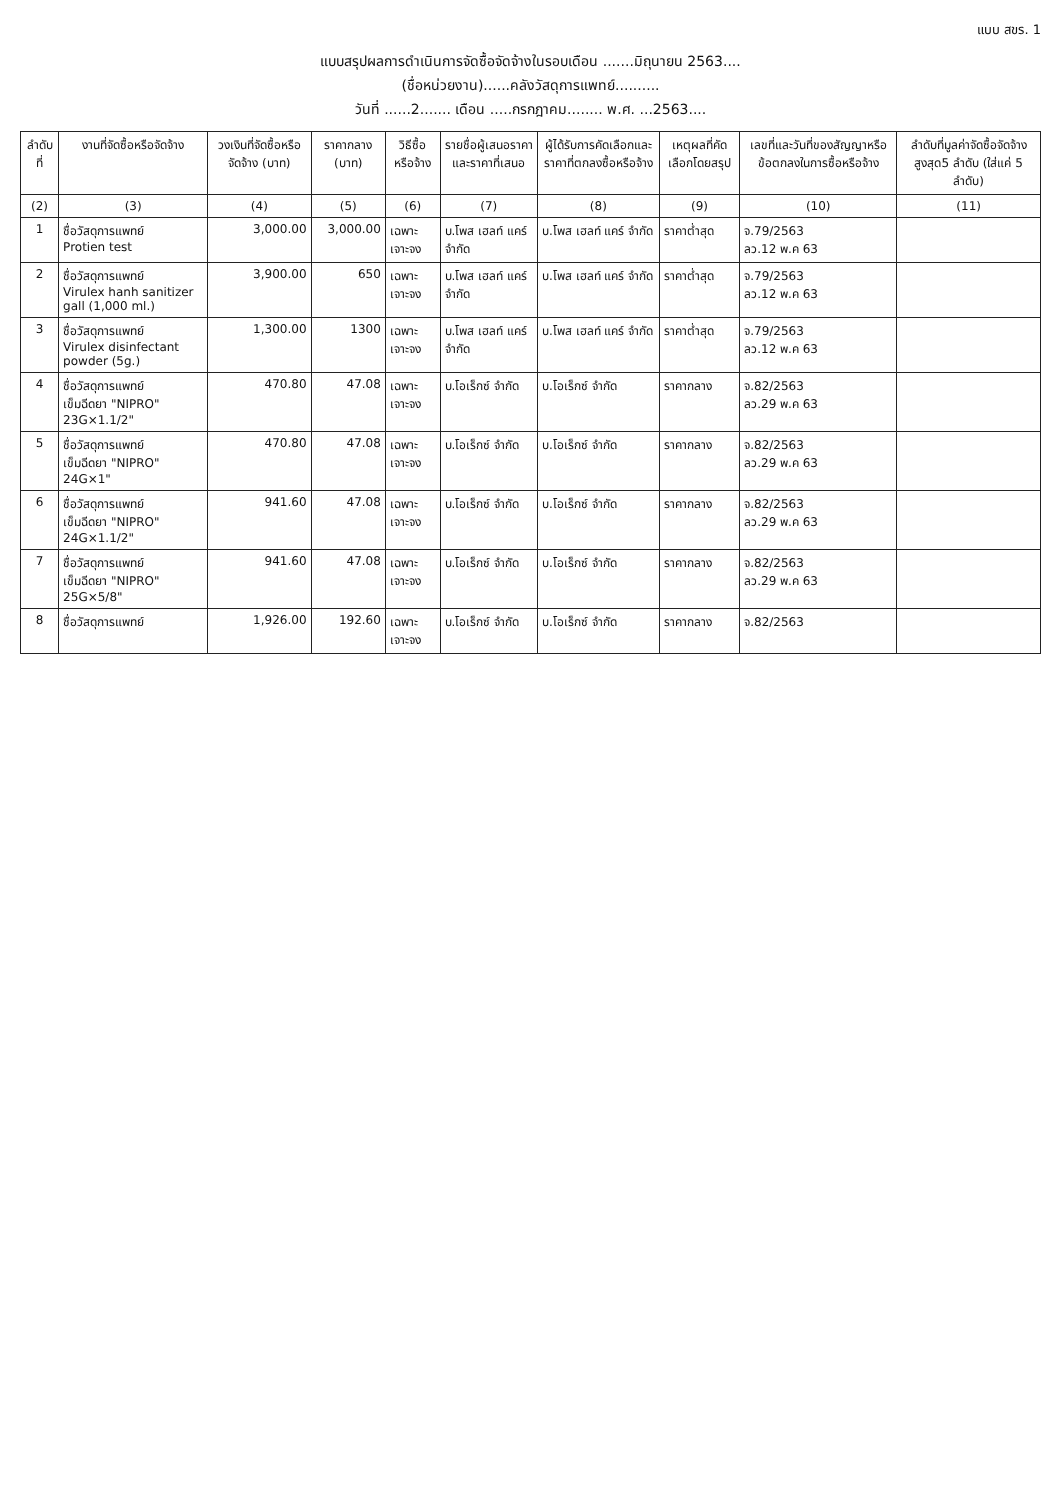แบบ สขร. 1
แบบสรุปผลการดำเนินการจัดซื้อจัดจ้างในรอบเดือน .......มิถุนายน 2563....
(ชื่อหน่วยงาน)......คลังวัสดุการแพทย์..........
วันที่ ......2....... เดือน .....กรกฎาคม........ พ.ศ. ...2563....
| ลำดับที่ | งานที่จัดซื้อหรือจัดจ้าง | วงเงินที่จัดซื้อหรือจัดจ้าง (บาท) | ราคากลาง (บาท) | วิธีซื้อหรือจ้าง | รายชื่อผู้เสนอราคาและราคาที่เสนอ | ผู้ได้รับการคัดเลือกและราคาที่ตกลงซื้อหรือจ้าง | เหตุผลที่คัดเลือกโดยสรุป | เลขที่และวันที่ของสัญญาหรือข้อตกลงในการซื้อหรือจ้าง | ลำดับที่มูลค่าจัดซื้อจัดจ้างสูงสุด5 ลำดับ (ใส่แค่ 5 ลำดับ) |
| --- | --- | --- | --- | --- | --- | --- | --- | --- | --- |
| (2) | (3) | (4) | (5) | (6) | (7) | (8) | (9) | (10) | (11) |
| 1 | ชื่อวัสดุการแพทย์ Protien test | 3,000.00 | 3,000.00 | เฉพาะเจาะจง | บ.โพส เฮลท์ แคร์ จำกัด | บ.โพส เฮลท์ แคร์ จำกัด | ราคาต่ำสุด | จ.79/2563 ลว.12 พ.ค 63 | |
| 2 | ชื่อวัสดุการแพทย์ Virulex hanh sanitizer gall (1,000 ml.) | 3,900.00 | 650 | เฉพาะเจาะจง | บ.โพส เฮลท์ แคร์ จำกัด | บ.โพส เฮลท์ แคร์ จำกัด | ราคาต่ำสุด | จ.79/2563 ลว.12 พ.ค 63 | |
| 3 | ชื่อวัสดุการแพทย์ Virulex disinfectant powder (5g.) | 1,300.00 | 1300 | เฉพาะเจาะจง | บ.โพส เฮลท์ แคร์ จำกัด | บ.โพส เฮลท์ แคร์ จำกัด | ราคาต่ำสุด | จ.79/2563 ลว.12 พ.ค 63 | |
| 4 | ชื่อวัสดุการแพทย์ เข็มฉีดยา "NIPRO" 23G×1.1/2" | 470.80 | 47.08 | เฉพาะเจาะจง | บ.โอเร็กซ์ จำกัด | บ.โอเร็กซ์ จำกัด | ราคากลาง | จ.82/2563 ลว.29 พ.ค 63 | |
| 5 | ชื่อวัสดุการแพทย์ เข็มฉีดยา "NIPRO" 24G×1" | 470.80 | 47.08 | เฉพาะเจาะจง | บ.โอเร็กซ์ จำกัด | บ.โอเร็กซ์ จำกัด | ราคากลาง | จ.82/2563 ลว.29 พ.ค 63 | |
| 6 | ชื่อวัสดุการแพทย์ เข็มฉีดยา "NIPRO" 24G×1.1/2" | 941.60 | 47.08 | เฉพาะเจาะจง | บ.โอเร็กซ์ จำกัด | บ.โอเร็กซ์ จำกัด | ราคากลาง | จ.82/2563 ลว.29 พ.ค 63 | |
| 7 | ชื่อวัสดุการแพทย์ เข็มฉีดยา "NIPRO" 25G×5/8" | 941.60 | 47.08 | เฉพาะเจาะจง | บ.โอเร็กซ์ จำกัด | บ.โอเร็กซ์ จำกัด | ราคากลาง | จ.82/2563 ลว.29 พ.ค 63 | |
| 8 | ชื่อวัสดุการแพทย์ | 1,926.00 | 192.60 | เฉพาะเจาะจง | บ.โอเร็กซ์ จำกัด | บ.โอเร็กซ์ จำกัด | ราคากลาง | จ.82/2563 | |